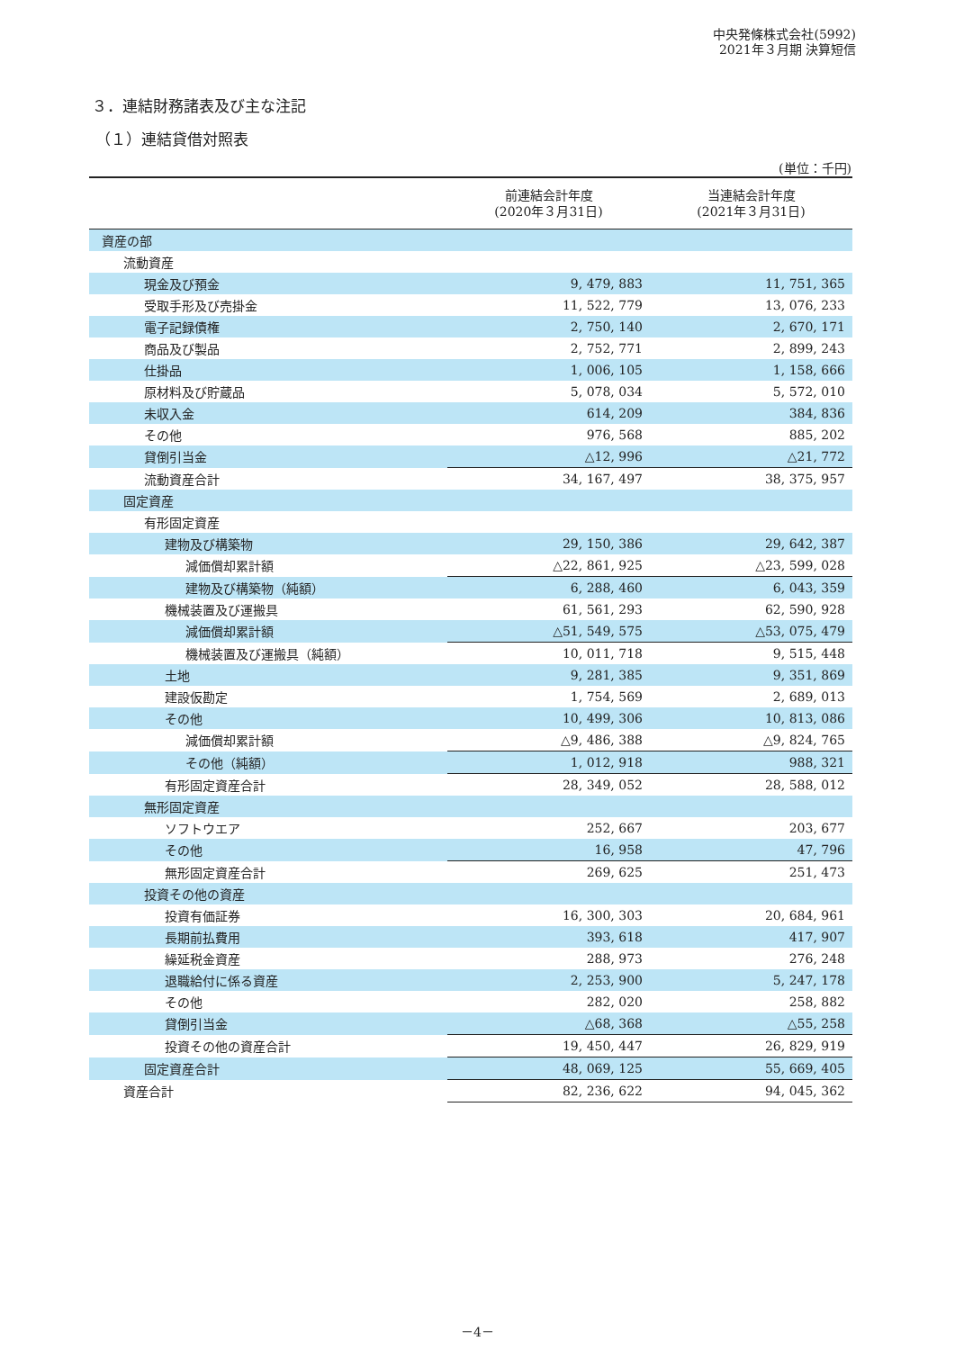中央発條株式会社(5992)
2021年３月期 決算短信
３．連結財務諸表及び主な注記
（１）連結貸借対照表
(単位：千円)
| | 前連結会計年度 (2020年３月31日) | 当連結会計年度 (2021年３月31日) |
| --- | --- | --- |
| 資産の部 | | |
| 流動資産 | | |
| 現金及び預金 | 9, 479, 883 | 11, 751, 365 |
| 受取手形及び売掛金 | 11, 522, 779 | 13, 076, 233 |
| 電子記録債権 | 2, 750, 140 | 2, 670, 171 |
| 商品及び製品 | 2, 752, 771 | 2, 899, 243 |
| 仕掛品 | 1, 006, 105 | 1, 158, 666 |
| 原材料及び貯蔵品 | 5, 078, 034 | 5, 572, 010 |
| 未収入金 | 614, 209 | 384, 836 |
| その他 | 976, 568 | 885, 202 |
| 貸倒引当金 | △12, 996 | △21, 772 |
| 流動資産合計 | 34, 167, 497 | 38, 375, 957 |
| 固定資産 | | |
| 有形固定資産 | | |
| 建物及び構築物 | 29, 150, 386 | 29, 642, 387 |
| 減価償却累計額 | △22, 861, 925 | △23, 599, 028 |
| 建物及び構築物（純額） | 6, 288, 460 | 6, 043, 359 |
| 機械装置及び運搬具 | 61, 561, 293 | 62, 590, 928 |
| 減価償却累計額 | △51, 549, 575 | △53, 075, 479 |
| 機械装置及び運搬具（純額） | 10, 011, 718 | 9, 515, 448 |
| 土地 | 9, 281, 385 | 9, 351, 869 |
| 建設仮勘定 | 1, 754, 569 | 2, 689, 013 |
| その他 | 10, 499, 306 | 10, 813, 086 |
| 減価償却累計額 | △9, 486, 388 | △9, 824, 765 |
| その他（純額） | 1, 012, 918 | 988, 321 |
| 有形固定資産合計 | 28, 349, 052 | 28, 588, 012 |
| 無形固定資産 | | |
| ソフトウエア | 252, 667 | 203, 677 |
| その他 | 16, 958 | 47, 796 |
| 無形固定資産合計 | 269, 625 | 251, 473 |
| 投資その他の資産 | | |
| 投資有価証券 | 16, 300, 303 | 20, 684, 961 |
| 長期前払費用 | 393, 618 | 417, 907 |
| 繰延税金資産 | 288, 973 | 276, 248 |
| 退職給付に係る資産 | 2, 253, 900 | 5, 247, 178 |
| その他 | 282, 020 | 258, 882 |
| 貸倒引当金 | △68, 368 | △55, 258 |
| 投資その他の資産合計 | 19, 450, 447 | 26, 829, 919 |
| 固定資産合計 | 48, 069, 125 | 55, 669, 405 |
| 資産合計 | 82, 236, 622 | 94, 045, 362 |
－4－